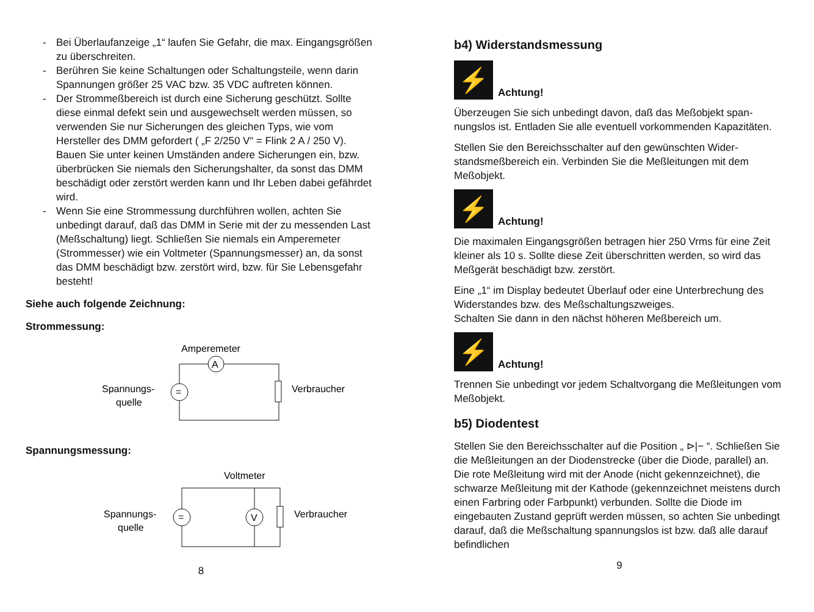- Bei Überlaufanzeige „1“ laufen Sie Gefahr, die max. Eingangs­größen zu überschreiten.
- Berühren Sie keine Schaltungen oder Schaltungsteile, wenn darin Spannungen größer 25 VAC bzw. 35 VDC auftreten kön­nen.
- Der Strommeßbereich ist durch eine Sicherung geschützt. Soll­te diese einmal defekt sein und ausgewechselt werden müs­sen, so verwenden Sie nur Sicherungen des gleichen Typs, wie vom Hersteller des DMM gefordert ( „F 2/250 V“ = Flink 2 A / 250 V). Bauen Sie unter keinen Umständen andere Sicherun­gen ein, bzw. überbrücken Sie niemals den Sicherungshalter, da sonst das DMM beschädigt oder zerstört werden kann und Ihr Leben dabei gefährdet wird.
- Wenn Sie eine Strommessung durchführen wollen, achten Sie unbedingt darauf, daß das DMM in Serie mit der zu messenden Last (Meßschaltung) liegt. Schließen Sie niemals ein Ampere­meter (Strommesser) wie ein Voltmeter (Spannungsmesser) an, da sonst das DMM beschädigt bzw. zerstört wird, bzw. für Sie Lebensgefahr besteht!
Siehe auch folgende Zeichnung:
Strommessung:
Amperemeter
A
=
Spannungs-
quelle
Verbraucher
Spannungsmessung:
Voltmeter
V
=
Spannungs-
quelle
Verbraucher
8
b4) Widerstandsmessung
⚡
Achtung!
Überzeugen Sie sich unbedingt davon, daß das Meßobjekt span­nungslos ist. Entladen Sie alle eventuell vorkommenden Kapazi­täten.
Stellen Sie den Bereichsschalter auf den gewünschten Wider­standsmeßbereich ein. Verbinden Sie die Meßleitungen mit dem Meßobjekt.
⚡
Achtung!
Die maximalen Eingangsgrößen betragen hier 250 Vrms für eine Zeit kleiner als 10 s. Sollte diese Zeit überschritten werden, so wird das Meßgerät beschädigt bzw. zerstört.
Eine „1“ im Display bedeutet Überlauf oder eine Unterbrechung des Widerstandes bzw. des Meßschaltungszweiges.
Schalten Sie dann in den nächst höheren Meßbereich um.
⚡
Achtung!
Trennen Sie unbedingt vor jedem Schaltvorgang die Meßleitungen vom Meßobjekt.
b5) Diodentest
Stellen Sie den Bereichsschalter auf die Position „ ⊳|− “. Schließen Sie die Meßleitungen an der Diodenstrecke (über die Diode, parallel) an. Die rote Meßleitung wird mit der Anode (nicht gekennzeichnet), die schwarze Meßleitung mit der Kathode (ge­kennzeichnet meistens durch einen Farbring oder Farbpunkt) verbunden. Sollte die Diode im eingebauten Zustand geprüft werden müssen, so achten Sie unbedingt darauf, daß die Meß­schaltung spannungslos ist bzw. daß alle darauf befindlichen
9